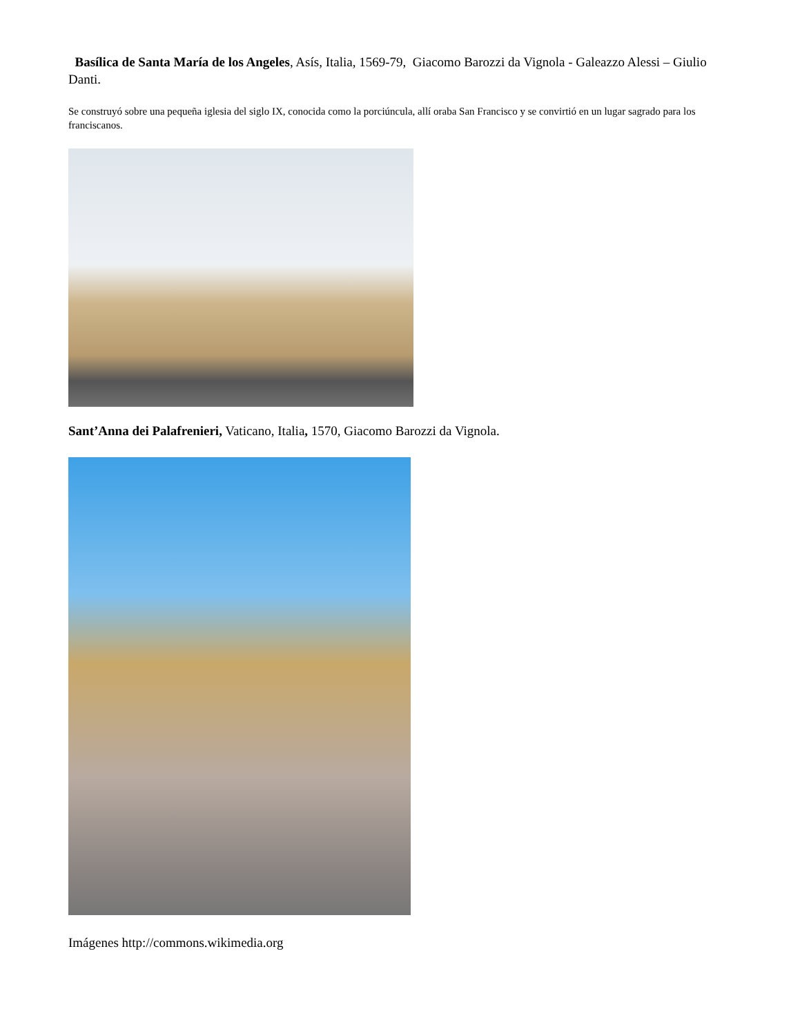Basílica de Santa María de los Angeles, Asís, Italia, 1569-79, Giacomo Barozzi da Vignola - Galeazzo Alessi – Giulio Danti.
Se construyó sobre una pequeña iglesia del siglo IX, conocida como la porciúncula, allí oraba San Francisco y se convirtió en un lugar sagrado para los franciscanos.
Sant’Anna dei Palafrenieri, Vaticano, Italia, 1570, Giacomo Barozzi da Vignola.
Imágenes http://commons.wikimedia.org